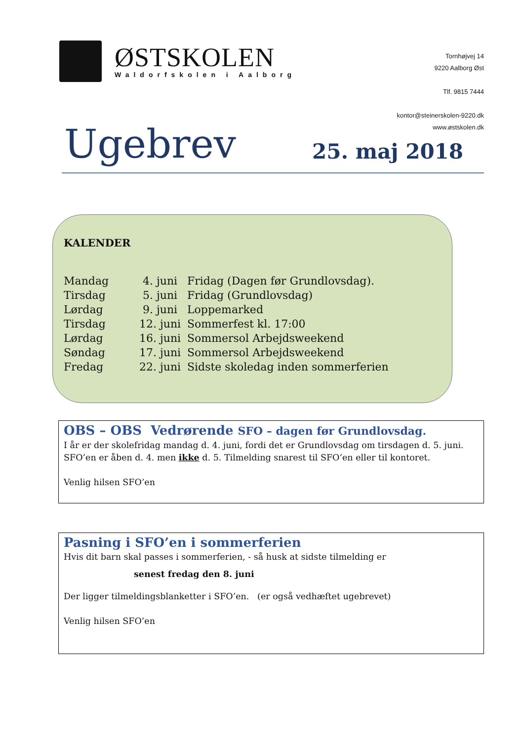ØSTSKOLEN
Waldorfskolen i Aalborg
Tornhøjvej 14
9220 Aalborg Øst
Tlf. 9815 7444
kontor@steinerskolen-9220.dk
www.østskolen.dk
Ugebrev 25. maj 2018
KALENDER
| Mandag | 4. juni | Fridag (Dagen før Grundlovsdag). |
| Tirsdag | 5. juni | Fridag (Grundlovsdag) |
| Lørdag | 9. juni | Loppemarked |
| Tirsdag | 12. juni | Sommerfest kl. 17:00 |
| Lørdag | 16. juni | Sommersol Arbejdsweekend |
| Søndag | 17. juni | Sommersol Arbejdsweekend |
| Fredag | 22. juni | Sidste skoledag inden sommerferien |
OBS – OBS Vedrørende SFO – dagen før Grundlovsdag.
I år er der skolefridag mandag d. 4. juni, fordi det er Grundlovsdag om tirsdagen d. 5. juni. SFO’en er åben d. 4. men ikke d. 5. Tilmelding snarest til SFO’en eller til kontoret.
Venlig hilsen SFO’en
Pasning i SFO’en i sommerferien
Hvis dit barn skal passes i sommerferien, - så husk at sidste tilmelding er
senest fredag den 8. juni
Der ligger tilmeldingsblanketter i SFO’en. (er også vedhæftet ugebrevet)
Venlig hilsen SFO’en